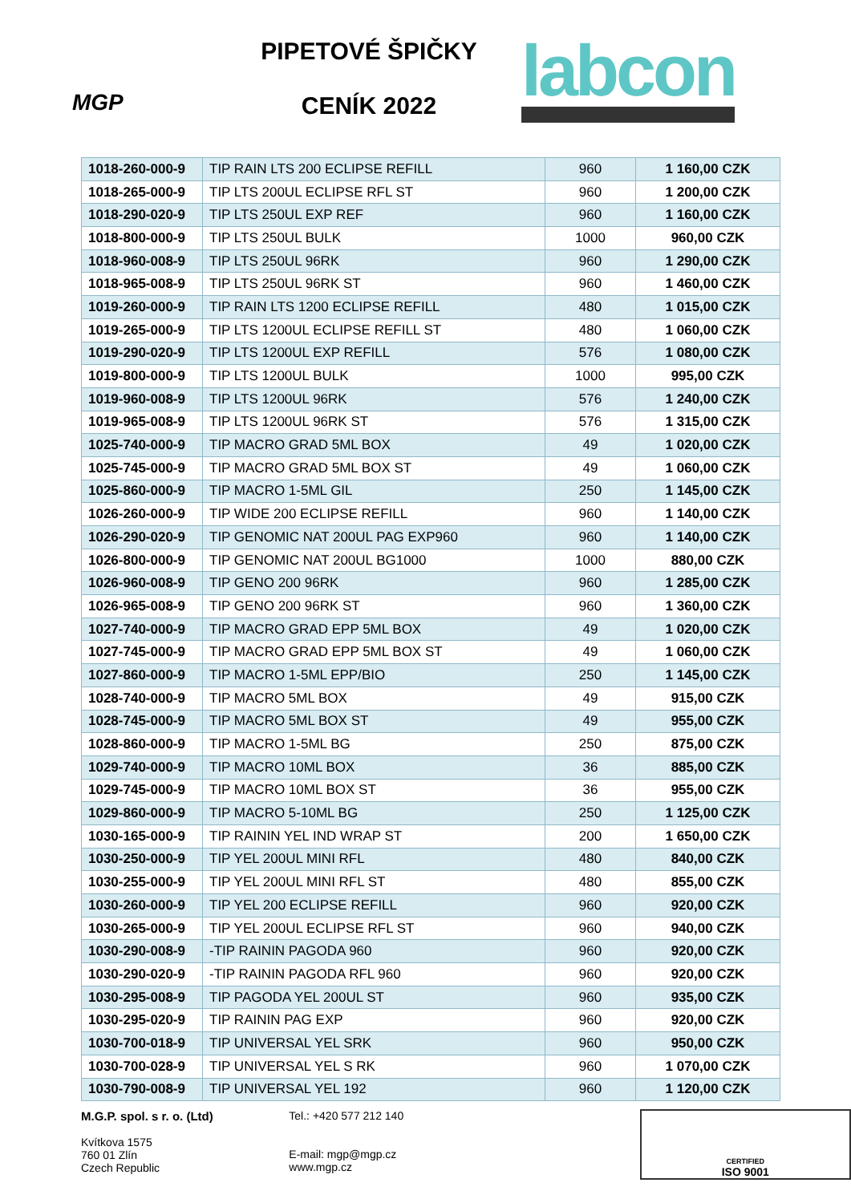MGP
PIPETOVÉ ŠPIČKY
CENÍK 2022
labcon
| 1018-260-000-9 | TIP RAIN LTS 200 ECLIPSE REFILL | 960 | 1 160,00 CZK |
| 1018-265-000-9 | TIP LTS 200UL ECLIPSE RFL ST | 960 | 1 200,00 CZK |
| 1018-290-020-9 | TIP LTS 250UL EXP REF | 960 | 1 160,00 CZK |
| 1018-800-000-9 | TIP LTS 250UL BULK | 1000 | 960,00 CZK |
| 1018-960-008-9 | TIP LTS 250UL 96RK | 960 | 1 290,00 CZK |
| 1018-965-008-9 | TIP LTS 250UL 96RK ST | 960 | 1 460,00 CZK |
| 1019-260-000-9 | TIP RAIN LTS 1200 ECLIPSE REFILL | 480 | 1 015,00 CZK |
| 1019-265-000-9 | TIP LTS 1200UL ECLIPSE REFILL ST | 480 | 1 060,00 CZK |
| 1019-290-020-9 | TIP LTS 1200UL EXP REFILL | 576 | 1 080,00 CZK |
| 1019-800-000-9 | TIP LTS 1200UL BULK | 1000 | 995,00 CZK |
| 1019-960-008-9 | TIP LTS 1200UL 96RK | 576 | 1 240,00 CZK |
| 1019-965-008-9 | TIP LTS 1200UL 96RK ST | 576 | 1 315,00 CZK |
| 1025-740-000-9 | TIP MACRO GRAD 5ML BOX | 49 | 1 020,00 CZK |
| 1025-745-000-9 | TIP MACRO GRAD 5ML BOX ST | 49 | 1 060,00 CZK |
| 1025-860-000-9 | TIP MACRO 1-5ML GIL | 250 | 1 145,00 CZK |
| 1026-260-000-9 | TIP WIDE 200 ECLIPSE REFILL | 960 | 1 140,00 CZK |
| 1026-290-020-9 | TIP GENOMIC NAT 200UL PAG EXP960 | 960 | 1 140,00 CZK |
| 1026-800-000-9 | TIP GENOMIC NAT 200UL BG1000 | 1000 | 880,00 CZK |
| 1026-960-008-9 | TIP GENO 200 96RK | 960 | 1 285,00 CZK |
| 1026-965-008-9 | TIP GENO 200 96RK ST | 960 | 1 360,00 CZK |
| 1027-740-000-9 | TIP MACRO GRAD EPP 5ML BOX | 49 | 1 020,00 CZK |
| 1027-745-000-9 | TIP MACRO GRAD EPP 5ML BOX ST | 49 | 1 060,00 CZK |
| 1027-860-000-9 | TIP MACRO 1-5ML EPP/BIO | 250 | 1 145,00 CZK |
| 1028-740-000-9 | TIP MACRO 5ML BOX | 49 | 915,00 CZK |
| 1028-745-000-9 | TIP MACRO 5ML BOX ST | 49 | 955,00 CZK |
| 1028-860-000-9 | TIP MACRO 1-5ML BG | 250 | 875,00 CZK |
| 1029-740-000-9 | TIP MACRO 10ML BOX | 36 | 885,00 CZK |
| 1029-745-000-9 | TIP MACRO 10ML BOX ST | 36 | 955,00 CZK |
| 1029-860-000-9 | TIP MACRO 5-10ML BG | 250 | 1 125,00 CZK |
| 1030-165-000-9 | TIP RAININ YEL IND WRAP ST | 200 | 1 650,00 CZK |
| 1030-250-000-9 | TIP YEL 200UL MINI RFL | 480 | 840,00 CZK |
| 1030-255-000-9 | TIP YEL 200UL MINI RFL ST | 480 | 855,00 CZK |
| 1030-260-000-9 | TIP YEL 200 ECLIPSE REFILL | 960 | 920,00 CZK |
| 1030-265-000-9 | TIP YEL 200UL ECLIPSE RFL ST | 960 | 940,00 CZK |
| 1030-290-008-9 | -TIP RAININ PAGODA 960 | 960 | 920,00 CZK |
| 1030-290-020-9 | -TIP RAININ PAGODA RFL 960 | 960 | 920,00 CZK |
| 1030-295-008-9 | TIP PAGODA YEL 200UL ST | 960 | 935,00 CZK |
| 1030-295-020-9 | TIP RAININ PAG EXP | 960 | 920,00 CZK |
| 1030-700-018-9 | TIP UNIVERSAL YEL SRK | 960 | 950,00 CZK |
| 1030-700-028-9 | TIP UNIVERSAL YEL S RK | 960 | 1 070,00 CZK |
| 1030-790-008-9 | TIP UNIVERSAL YEL 192 | 960 | 1 120,00 CZK |
M.G.P. spol. s r. o. (Ltd)
Kvítkova 1575
760 01 Zlín
Czech Republic
Tel.: +420 577 212 140
E-mail: mgp@mgp.cz
www.mgp.cz
CERTIFIED
ISO 9001